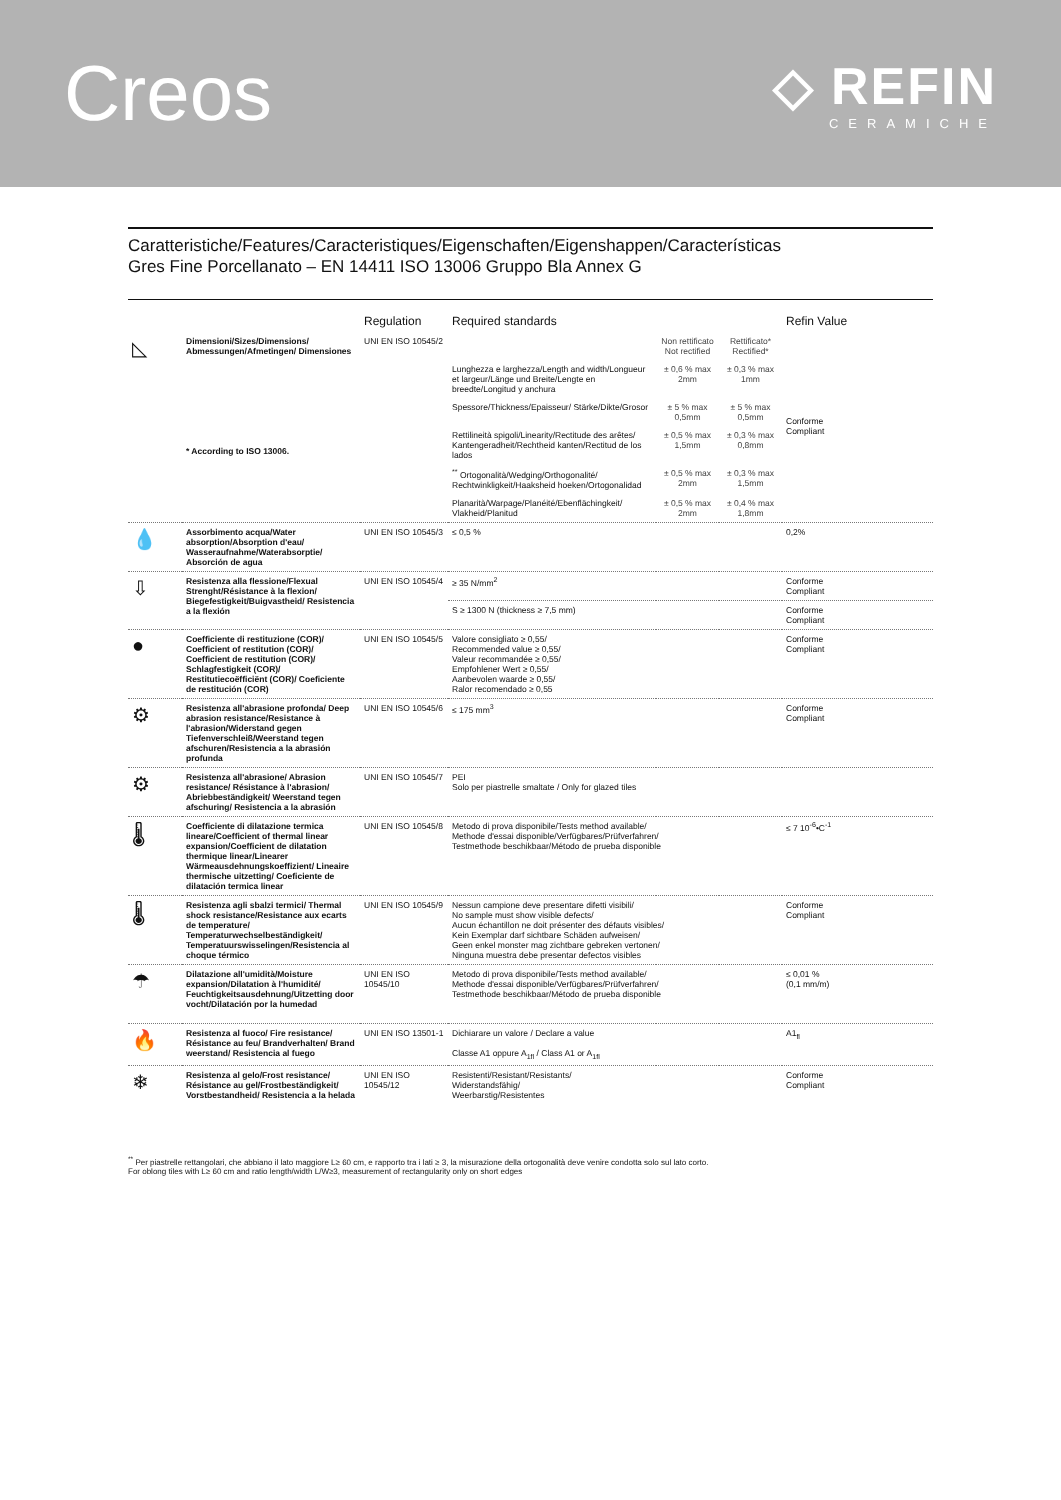Creos
◇ REFIN
CERAMICHE
Caratteristiche/Features/Caracteristiques/Eigenschaften/Eigenshappen/Características
Gres Fine Porcellanato – EN 14411 ISO 13006 Gruppo Bla Annex G
| | | Regulation | Required standards | | | Refin Value |
| --- | --- | --- | --- | --- | --- | --- |
| ◺ | Dimensioni/Sizes/Dimensions/ Abmessungen/Afmetingen/ Dimensiones * According to ISO 13006. | UNI EN ISO 10545/2 | | Non rettificato Not rectified | Rettificato* Rectified* | Conforme Compliant |
| | | | Lunghezza e larghezza/Length and width/Longueur et largeur/Länge und Breite/Lengte en breedte/Longitud y anchura | ± 0,6 % max 2mm | ± 0,3 % max 1mm | |
| | | | Spessore/Thickness/Epaisseur/ Stärke/Dikte/Grosor | ± 5 % max 0,5mm | ± 5 % max 0,5mm | |
| | | | Rettilineità spigoli/Linearity/Rectitude des arêtes/ Kantengeradheit/Rechtheid kanten/Rectitud de los lados | ± 0,5 % max 1,5mm | ± 0,3 % max 0,8mm | |
| | | | <sup>**</sup> Ortogonalità/Wedging/Orthogonalité/ Rechtwinkligkeit/Haaksheid hoeken/Ortogonalidad | ± 0,5 % max 2mm | ± 0,3 % max 1,5mm | |
| | | | Planarità/Warpage/Planéité/Ebenflächingkeit/ Vlakheid/Planitud | ± 0,5 % max 2mm | ± 0,4 % max 1,8mm | |
| 💧 | Assorbimento acqua/Water absorption/Absorption d'eau/ Wasseraufnahme/Waterabsorptie/ Absorción de agua | UNI EN ISO 10545/3 | ≤ 0,5 % | | | 0,2% |
| ⇩ | Resistenza alla flessione/Flexual Strenght/Résistance à la flexion/ Biegefestigkeit/Buigvastheid/ Resistencia a la flexión | UNI EN ISO 10545/4 | ≥ 35 N/mm<sup>2</sup> | | | Conforme Compliant |
| | | | S ≥ 1300 N (thickness ≥ 7,5 mm) | | | Conforme Compliant |
| ● | Coefficiente di restituzione (COR)/ Coefficient of restitution (COR)/ Coefficient de restitution (COR)/ Schlagfestigkeit (COR)/ Restitutiecoëfficiënt (COR)/ Coeficiente de restitución (COR) | UNI EN ISO 10545/5 | Valore consigliato ≥ 0,55/ Recommended value ≥ 0,55/ Valeur recommandée ≥ 0,55/ Empfohlener Wert ≥ 0,55/ Aanbevolen waarde ≥ 0,55/ Ralor recomendado ≥ 0,55 | | | Conforme Compliant |
| ⚙ | Resistenza all'abrasione profonda/ Deep abrasion resistance/Resistance à l'abrasion/Widerstand gegen Tiefenverschleiß/Weerstand tegen afschuren/Resistencia a la abrasión profunda | UNI EN ISO 10545/6 | ≤ 175 mm<sup>3</sup> | | | Conforme Compliant |
| ⚙ | Resistenza all'abrasione/ Abrasion resistance/ Résistance à l'abrasion/ Abriebbeständigkeit/ Weerstand tegen afschuring/ Resistencia a la abrasión | UNI EN ISO 10545/7 | PEI Solo per piastrelle smaltate / Only for glazed tiles | | | |
| 🌡 | Coefficiente di dilatazione termica lineare/Coefficient of thermal linear expansion/Coefficient de dilatation thermique linear/Linearer Wärmeausdehnungskoeffizient/ Lineaire thermische uitzetting/ Coeficiente de dilatación termica linear | UNI EN ISO 10545/8 | Metodo di prova disponibile/Tests method available/ Methode d'essai disponible/Verfügbares/Prüfverfahren/ Testmethode beschikbaar/Método de prueba disponible | | | ≤ 7 10<sup>-6</sup>•C<sup>-1</sup> |
| 🌡 | Resistenza agli sbalzi termici/ Thermal shock resistance/Resistance aux ecarts de temperature/ Temperaturwechselbeständigkeit/ Temperatuurswisselingen/Resistencia al choque térmico | UNI EN ISO 10545/9 | Nessun campione deve presentare difetti visibili/ No sample must show visible defects/ Aucun échantillon ne doit présenter des défauts visibles/ Kein Exemplar darf sichtbare Schäden aufweisen/ Geen enkel monster mag zichtbare gebreken vertonen/ Ninguna muestra debe presentar defectos visibles | | | Conforme Compliant |
| ☂ | Dilatazione all'umidità/Moisture expansion/Dilatation à l'humidité/ Feuchtigkeitsausdehnung/Uitzetting door vocht/Dilatación por la humedad | UNI EN ISO 10545/10 | Metodo di prova disponibile/Tests method available/ Methode d'essai disponible/Verfügbares/Prüfverfahren/ Testmethode beschikbaar/Método de prueba disponible | | | ≤ 0,01 % (0,1 mm/m) |
| 🔥 | Resistenza al fuoco/ Fire resistance/ Résistance au feu/ Brandverhalten/ Brand weerstand/ Resistencia al fuego | UNI EN ISO 13501-1 | Dichiarare un valore / Declare a value Classe A1 oppure A<sub>1fl</sub> / Class A1 or A<sub>1fl</sub> | | | A1<sub>fl</sub> |
| ❄ | Resistenza al gelo/Frost resistance/ Résistance au gel/Frostbeständigkeit/ Vorstbestandheid/ Resistencia a la helada | UNI EN ISO 10545/12 | Resistenti/Resistant/Resistants/ Widerstandsfähig/ Weerbarstig/Resistentes | | | Conforme Compliant |
<sup>**</sup> Per piastrelle rettangolari, che abbiano il lato maggiore L≥ 60 cm, e rapporto tra i lati ≥ 3, la misurazione della ortogonalità deve venire condotta solo sul lato corto.
For oblong tiles with L≥ 60 cm and ratio length/width L/W≥3, measurement of rectangularity only on short edges